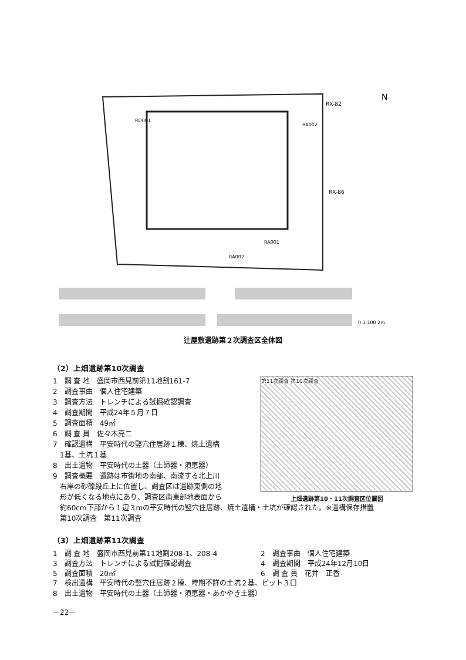RX-82
RX-86
RD001
RA002
RA001
RA002
N
0 1:100 2m
辻屋敷遺跡第２次調査区全体図
（2）上畑遺跡第10次調査
1　調 査 地　盛岡市西見前第11地割161-7
2　調査事由　個人住宅建築
3　調査方法　トレンチによる試掘確認調査
4　調査期間　平成24年５月７日
5　調査面積　49㎡
6　調 査 員　佐々木亮二
7　確認遺構　平安時代の竪穴住居跡１棟、焼土遺構
　1基、土坑１基
8　出土遺物　平安時代の土器（土師器・須恵器）
9　調査概要　遺跡は市街地の南部、南流する北上川
　右岸の砂礫段丘上に位置し、調査区は遺跡東側の地
　形が低くなる地点にあり、調査区南東部地表面から
第11次調査 第10次調査
上畑遺跡第10・11次調査区位置図
　約60cm下部から１辺３mの平安時代の竪穴住居跡、焼土遺構・土坑が確認された。※遺構保存措置
　第10次調査　第11次調査
（3）上畑遺跡第11次調査
1　調 査 地　盛岡市西見前第11地割208-1、208-4 2　調査事由　個人住宅建築
3　調査方法　トレンチによる試掘確認調査 4　調査期間　平成24年12月10日
5　調査面積　20㎡ 6　調 査 員　花井　正香
7　検出遺構　平安時代の竪穴住居跡２棟、時期不詳の土坑２基、ピット３口
8　出土遺物　平安時代の土器（土師器・須恵器・あかやき土器）
－22－